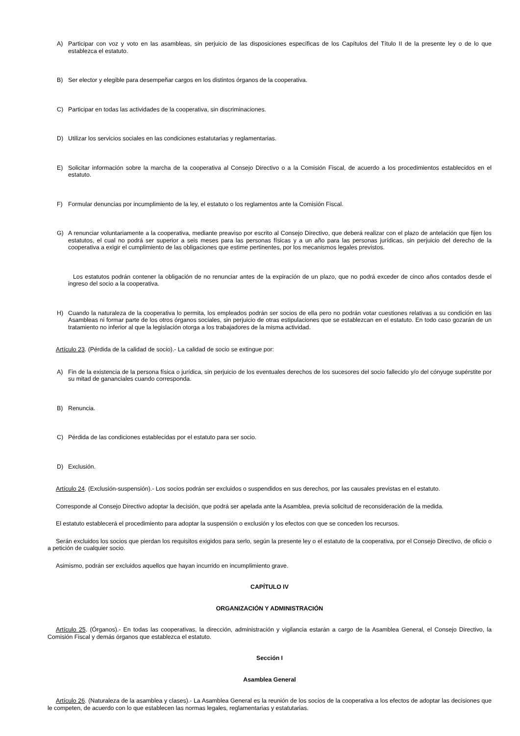A) Participar con voz y voto en las asambleas, sin perjuicio de las disposiciones específicas de los Capítulos del Título II de la presente ley o de lo que establezca el estatuto.
B) Ser elector y elegible para desempeñar cargos en los distintos órganos de la cooperativa.
C) Participar en todas las actividades de la cooperativa, sin discriminaciones.
D) Utilizar los servicios sociales en las condiciones estatutarias y reglamentarias.
E) Solicitar información sobre la marcha de la cooperativa al Consejo Directivo o a la Comisión Fiscal, de acuerdo a los procedimientos establecidos en el estatuto.
F) Formular denuncias por incumplimiento de la ley, el estatuto o los reglamentos ante la Comisión Fiscal.
G) A renunciar voluntariamente a la cooperativa, mediante preaviso por escrito al Consejo Directivo, que deberá realizar con el plazo de antelación que fijen los estatutos, el cual no podrá ser superior a seis meses para las personas físicas y a un año para las personas jurídicas, sin perjuicio del derecho de la cooperativa a exigir el cumplimiento de las obligaciones que estime pertinentes, por los mecanismos legales previstos.
Los estatutos podrán contener la obligación de no renunciar antes de la expiración de un plazo, que no podrá exceder de cinco años contados desde el ingreso del socio a la cooperativa.
H) Cuando la naturaleza de la cooperativa lo permita, los empleados podrán ser socios de ella pero no podrán votar cuestiones relativas a su condición en las Asambleas ni formar parte de los otros órganos sociales, sin perjuicio de otras estipulaciones que se establezcan en el estatuto. En todo caso gozarán de un tratamiento no inferior al que la legislación otorga a los trabajadores de la misma actividad.
Artículo 23. (Pérdida de la calidad de socio).- La calidad de socio se extingue por:
A) Fin de la existencia de la persona física o jurídica, sin perjuicio de los eventuales derechos de los sucesores del socio fallecido y/o del cónyuge supérstite por su mitad de gananciales cuando corresponda.
B) Renuncia.
C) Pérdida de las condiciones establecidas por el estatuto para ser socio.
D) Exclusión.
Artículo 24. (Exclusión-suspensión).- Los socios podrán ser excluidos o suspendidos en sus derechos, por las causales previstas en el estatuto.
Corresponde al Consejo Directivo adoptar la decisión, que podrá ser apelada ante la Asamblea, previa solicitud de reconsideración de la medida.
El estatuto establecerá el procedimiento para adoptar la suspensión o exclusión y los efectos con que se conceden los recursos.
Serán excluidos los socios que pierdan los requisitos exigidos para serlo, según la presente ley o el estatuto de la cooperativa, por el Consejo Directivo, de oficio o a petición de cualquier socio.
Asimismo, podrán ser excluidos aquellos que hayan incurrido en incumplimiento grave.
CAPÍTULO IV
ORGANIZACIÓN Y ADMINISTRACIÓN
Artículo 25. (Órganos).- En todas las cooperativas, la dirección, administración y vigilancia estarán a cargo de la Asamblea General, el Consejo Directivo, la Comisión Fiscal y demás órganos que establezca el estatuto.
Sección I
Asamblea General
Artículo 26. (Naturaleza de la asamblea y clases).- La Asamblea General es la reunión de los socios de la cooperativa a los efectos de adoptar las decisiones que le competen, de acuerdo con lo que establecen las normas legales, reglamentarias y estatutarias.